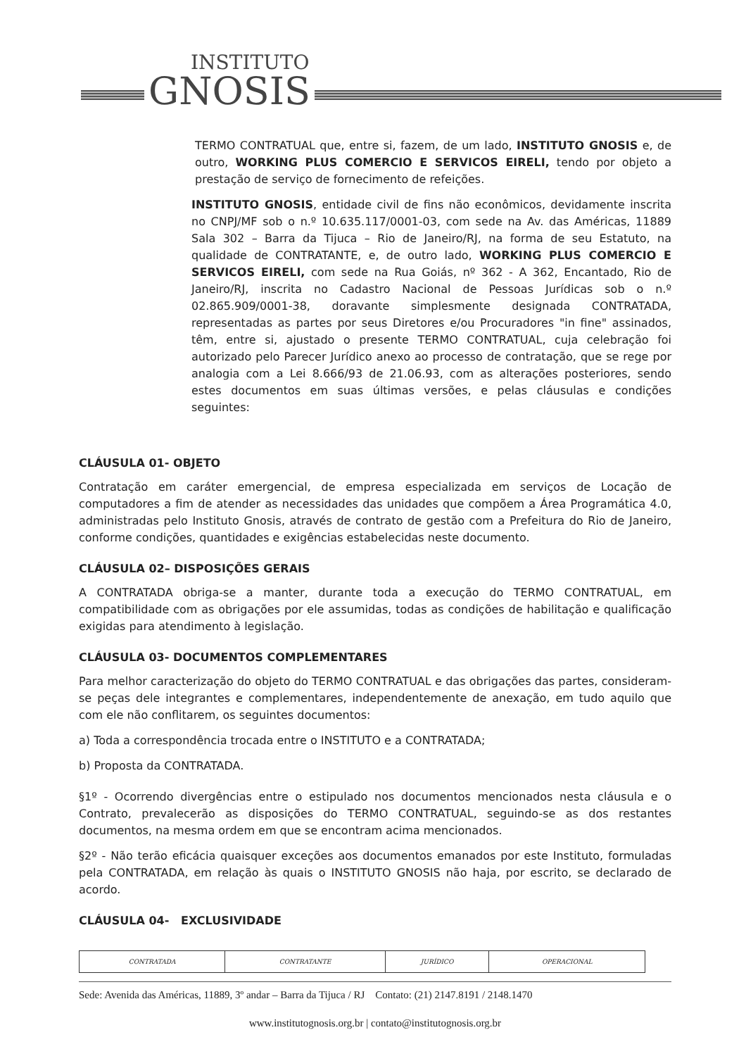INSTITUTO
GNOSIS
TERMO CONTRATUAL que, entre si, fazem, de um lado, INSTITUTO GNOSIS e, de outro, WORKING PLUS COMERCIO E SERVICOS EIRELI, tendo por objeto a prestação de serviço de fornecimento de refeições.
INSTITUTO GNOSIS, entidade civil de fins não econômicos, devidamente inscrita no CNPJ/MF sob o n.º 10.635.117/0001-03, com sede na Av. das Américas, 11889 Sala 302 – Barra da Tijuca – Rio de Janeiro/RJ, na forma de seu Estatuto, na qualidade de CONTRATANTE, e, de outro lado, WORKING PLUS COMERCIO E SERVICOS EIRELI, com sede na Rua Goiás, nº 362 - A 362, Encantado, Rio de Janeiro/RJ, inscrita no Cadastro Nacional de Pessoas Jurídicas sob o n.º 02.865.909/0001-38, doravante simplesmente designada CONTRATADA, representadas as partes por seus Diretores e/ou Procuradores "in fine" assinados, têm, entre si, ajustado o presente TERMO CONTRATUAL, cuja celebração foi autorizado pelo Parecer Jurídico anexo ao processo de contratação, que se rege por analogia com a Lei 8.666/93 de 21.06.93, com as alterações posteriores, sendo estes documentos em suas últimas versões, e pelas cláusulas e condições seguintes:
CLÁUSULA 01- OBJETO
Contratação em caráter emergencial, de empresa especializada em serviços de Locação de computadores a fim de atender as necessidades das unidades que compõem a Área Programática 4.0, administradas pelo Instituto Gnosis, através de contrato de gestão com a Prefeitura do Rio de Janeiro, conforme condições, quantidades e exigências estabelecidas neste documento.
CLÁUSULA 02– DISPOSIÇÕES GERAIS
A CONTRATADA obriga-se a manter, durante toda a execução do TERMO CONTRATUAL, em compatibilidade com as obrigações por ele assumidas, todas as condições de habilitação e qualificação exigidas para atendimento à legislação.
CLÁUSULA 03- DOCUMENTOS COMPLEMENTARES
Para melhor caracterização do objeto do TERMO CONTRATUAL e das obrigações das partes, consideram-se peças dele integrantes e complementares, independentemente de anexação, em tudo aquilo que com ele não conflitarem, os seguintes documentos:
a) Toda a correspondência trocada entre o INSTITUTO e a CONTRATADA;
b) Proposta da CONTRATADA.
§1º - Ocorrendo divergências entre o estipulado nos documentos mencionados nesta cláusula e o Contrato, prevalecerão as disposições do TERMO CONTRATUAL, seguindo-se as dos restantes documentos, na mesma ordem em que se encontram acima mencionados.
§2º - Não terão eficácia quaisquer exceções aos documentos emanados por este Instituto, formuladas pela CONTRATADA, em relação às quais o INSTITUTO GNOSIS não haja, por escrito, se declarado de acordo.
CLÁUSULA 04- EXCLUSIVIDADE
| CONTRATADA | CONTRATANTE | JURÍDICO | OPERACIONAL |
Sede: Avenida das Américas, 11889, 3º andar – Barra da Tijuca / RJ Contato: (21) 2147.8191 / 2148.1470
www.institutognosis.org.br | contato@institutognosis.org.br